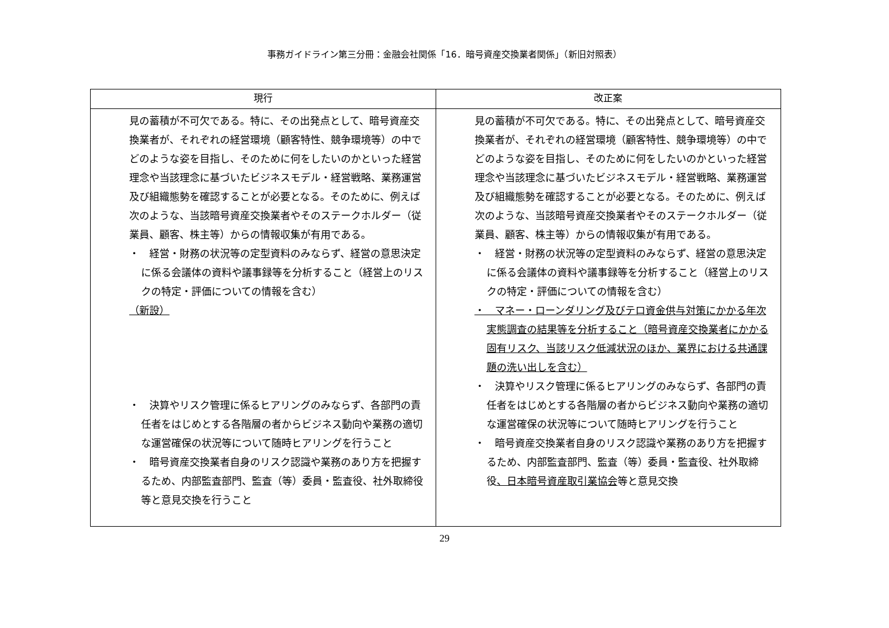事務ガイドライン第三分冊：金融会社関係「16．暗号資産交換業者関係」（新旧対照表）
| 現行 | 改正案 |
| --- | --- |
| 見の蓄積が不可欠である。特に、その出発点として、暗号資産交換業者が、それぞれの経営環境（顧客特性、競争環境等）の中でどのような姿を目指し、そのために何をしたいのかといった経営理念や当該理念に基づいたビジネスモデル・経営戦略、業務運営及び組織態勢を確認することが必要となる。そのために、例えば次のような、当該暗号資産交換業者やそのステークホルダー（従業員、顧客、株主等）からの情報収集が有用である。 ・ 経営・財務の状況等の定型資料のみならず、経営の意思決定に係る会議体の資料や議事録等を分析すること（経営上のリスクの特定・評価についての情報を含む） （新設） ・ 決算やリスク管理に係るヒアリングのみならず、各部門の責任者をはじめとする各階層の者からビジネス動向や業務の適切な運営確保の状況等について随時ヒアリングを行うこと ・ 暗号資産交換業者自身のリスク認識や業務のあり方を把握するため、内部監査部門、監査（等）委員・監査役、社外取締役等と意見交換を行うこと | 見の蓄積が不可欠である。特に、その出発点として、暗号資産交換業者が、それぞれの経営環境（顧客特性、競争環境等）の中でどのような姿を目指し、そのために何をしたいのかといった経営理念や当該理念に基づいたビジネスモデル・経営戦略、業務運営及び組織態勢を確認することが必要となる。そのために、例えば次のような、当該暗号資産交換業者やそのステークホルダー（従業員、顧客、株主等）からの情報収集が有用である。 ・ 経営・財務の状況等の定型資料のみならず、経営の意思決定に係る会議体の資料や議事録等を分析すること（経営上のリスクの特定・評価についての情報を含む） ・ マネー・ローンダリング及びテロ資金供与対策にかかる年次実態調査の結果等を分析すること（暗号資産交換業者にかかる固有リスク、当該リスク低減状況のほか、業界における共通課題の洗い出しを含む） ・ 決算やリスク管理に係るヒアリングのみならず、各部門の責任者をはじめとする各階層の者からビジネス動向や業務の適切な運営確保の状況等について随時ヒアリングを行うこと ・ 暗号資産交換業者自身のリスク認識や業務のあり方を把握するため、内部監査部門、監査（等）委員・監査役、社外取締役 、日本暗号資産取引業協会 等と意見交換 |
29